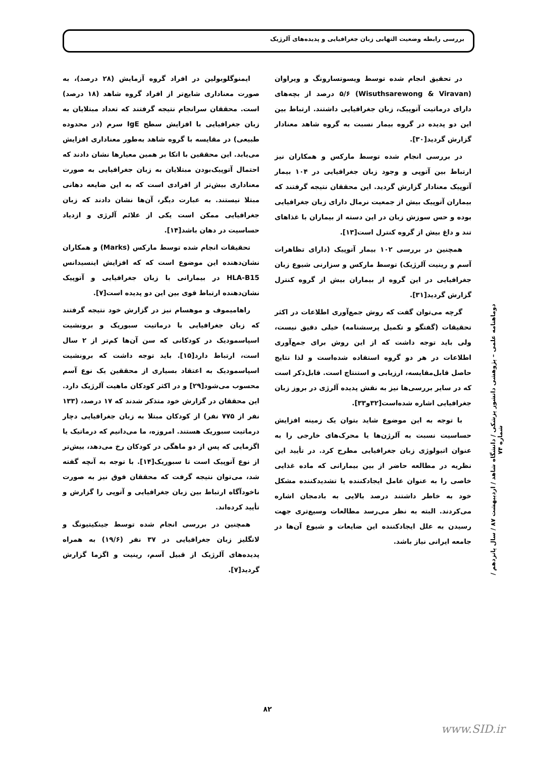بررسی رابطه وضعیت التهابی زبان جغرافیایی و پدیده‌های آلرژیک
ایمنوگلوبولین در افراد گروه آزمایش (۲۸ درصد)، به صورت معناداری شایع‌تر از افراد گروه شاهد (۱۸ درصد) است. محققان سرانجام نتیجه گرفتند که تعداد مبتلایان به زبان جغرافیایی با افزایش سطح IgE سرم (در محدوده طبیعی) در مقایسه با گروه شاهد به‌طور معناداری افزایش می‌یابد. این محققین با اتکا بر همین معیارها نشان دادند که احتمال آتوپیک‌بودن مبتلایان به زبان جغرافیایی به صورت معناداری بیش‌تر از افرادی است که به این ضایعه دهانی مبتلا نیستند. به عبارت دیگر، آن‌ها نشان دادند که زبان جغرافیایی ممکن است یکی از علائم آلرژی و ازدیاد حساسیت در دهان باشد[۱۴].
تحقیقات انجام شده توسط مارکس (Marks) و همکاران نشان‌دهنده این موضوع است که که افزایش اینسیدانس HLA-B15 در بیمارانی با زبان جغرافیایی و آتوپیک نشان‌دهنده ارتباط قوی بین این دو پدیده است[۷].
راهامیموف و موهسام نیز در گزارش خود نتیجه گرفتند که زبان جغرافیایی با درماتیت سبوریک و برونشیت اسپاسمودیک در کودکانی که سن آن‌ها کم‌تر از ۲ سال است، ارتباط دارد[۱۵]. باید توجه داشت که برونشیت اسپاسمودیک به اعتقاد بسیاری از محققین یک نوع آسم محسوب می‌شود[۲۹] و در اکثر کودکان ماهیت آلرژیک دارد. این محققان در گزارش خود متذکر شدند که ۱۷ درصد، (۱۳۳ نفر از ۷۷۵ نفر) از کودکان مبتلا به زبان جغرافیایی دچار درماتیت سبوریک هستند. امروزه، ما می‌دانیم که درماتیک یا اگزمایی که پس از دو ماهگی در کودکان رخ می‌دهد، بیش‌تر از نوع آتوپیک است تا سبوریک[۱۴]. با توجه به آنچه گفته شد، می‌توان نتیجه گرفت که محققان فوق نیز به صورت ناخودآگاه ارتباط بین زبان جغرافیایی و آتوپی را گزارش و تأیید کرده‌اند.
همچنین در بررسی انجام شده توسط جینکیتیونگ و لانگلیز زبان جغرافیایی در ۳۷ نفر (۱۹/۶) به همراه پدیده‌های آلرژیک از قبیل آسم، رینیت و اگزما گزارش گردید[۷].
در تحقیق انجام شده توسط ویسوتسارونگ و ویراوان (Wisuthsarewong & Viravan) ۵/۶ درصد از بچه‌های دارای درماتیت آتوپیک، زبان جغرافیایی داشتند. ارتباط بین این دو پدیده در گروه بیمار نسبت به گروه شاهد معنادار گزارش گردید[۳۰].
در بررسی انجام شده توسط مارکس و همکاران نیز ارتباط بین آتوپی و وجود زبان جغرافیایی در ۱۰۴ بیمار آتوپیک معنادار گزارش گردید. این محققان نتیجه گرفتند که بیماران آتوپیک بیش از جمعیت نرمال دارای زبان جغرافیایی بوده و حس سوزش زبان در این دسته از بیماران با غذاهای تند و داغ بیش از گروه کنترل است[۱۳].
همچنین در بررسی ۱۰۲ بیمار آتوپیک (دارای تظاهرات آسم و رینیت آلرژیک) توسط مارکس و سزارنی شیوع زبان جغرافیایی در این گروه از بیماران بیش از گروه کنترل گزارش گردید[۳۱].
گرچه می‌توان گفت که روش جمع‌آوری اطلاعات در اکثر تحقیقات (گفتگو و تکمیل پرسشنامه) خیلی دقیق نیست، ولی باید توجه داشت که از این روش برای جمع‌آوری اطلاعات در هر دو گروه استفاده شده‌است و لذا نتایج حاصل قابل‌مقایسه، ارزیابی و استنتاج است. قابل‌ذکر است که در سایر بررسی‌ها نیز به نقش پدیده آلرژی در بروز زبان جغرافیایی اشاره شده‌است[۳۲و۳۳].
با توجه به این موضوع شاید بتوان یک زمینه افزایش حساسیت نسبت به آلرژن‌ها یا محرک‌های خارجی را به عنوان اتیولوژی زبان جغرافیایی مطرح کرد. در تأیید این نظریه در مطالعه حاضر از بین بیمارانی که ماده غذایی خاصی را به عنوان عامل ایجادکننده یا تشدیدکننده مشکل خود به خاطر داشتند درصد بالایی به بادمجان اشاره می‌کردند. البته به نظر می‌رسد مطالعات وسیع‌تری جهت رسیدن به علل ایجادکننده این ضایعات و شیوع آن‌ها در جامعه ایرانی نیاز باشد.
دوماهنامه علمی – پژوهشی دانشور پزشکی / دانشگاه شاهد / اردیبهشت ۸۷ / سال پانزدهم / شماره ۷۴
۸۲
www.SID.ir